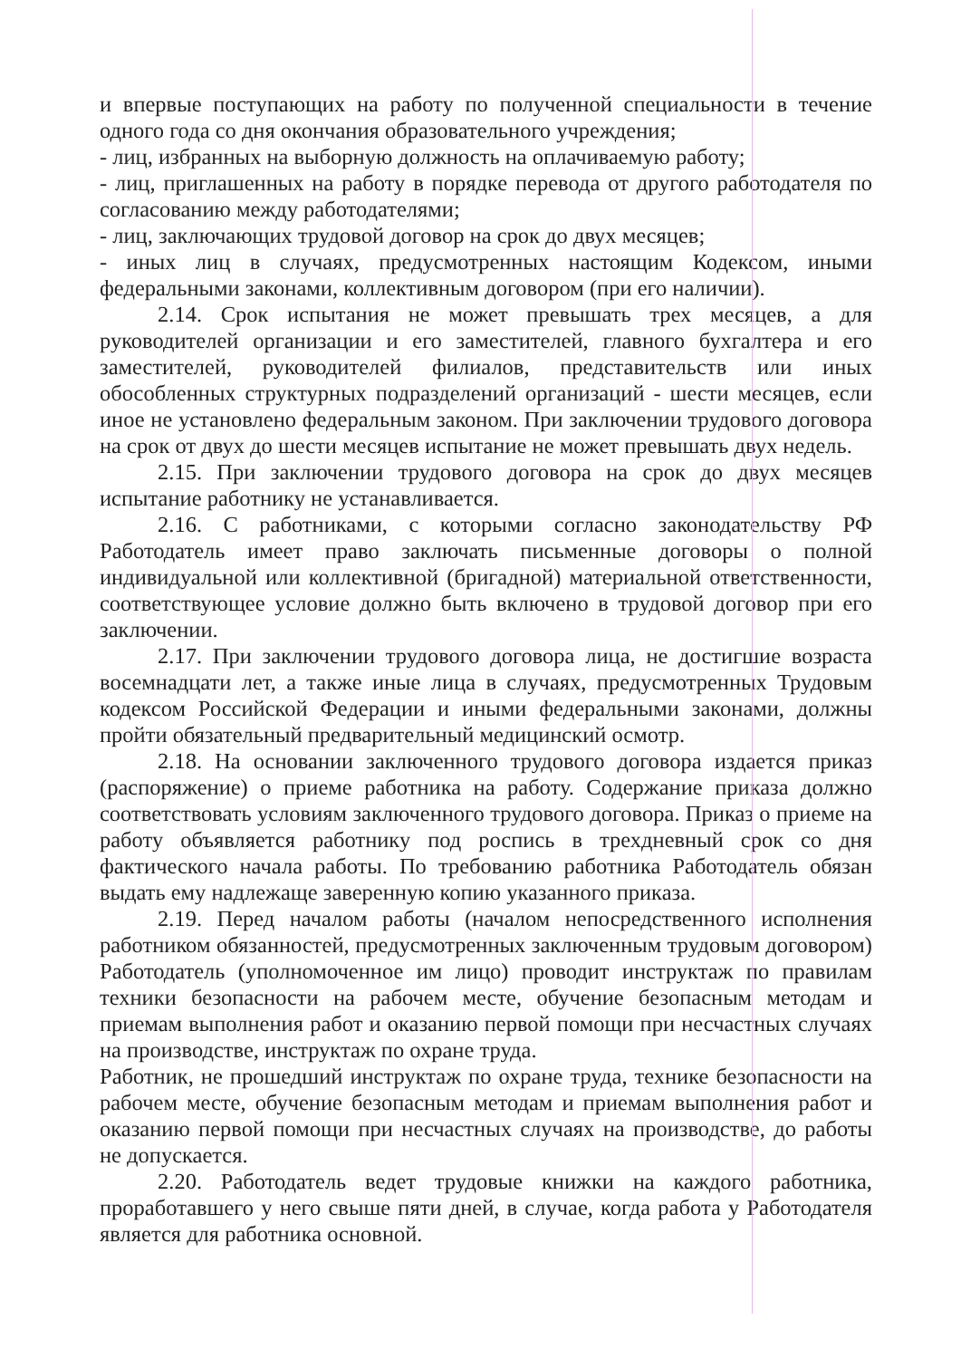и впервые поступающих на работу по полученной специальности в течение одного года со дня окончания образовательного учреждения;
- лиц, избранных на выборную должность на оплачиваемую работу;
- лиц, приглашенных на работу в порядке перевода от другого работодателя по согласованию между работодателями;
- лиц, заключающих трудовой договор на срок до двух месяцев;
- иных лиц в случаях, предусмотренных настоящим Кодексом, иными федеральными законами, коллективным договором (при его наличии).
2.14. Срок испытания не может превышать трех месяцев, а для руководителей организации и его заместителей, главного бухгалтера и его заместителей, руководителей филиалов, представительств или иных обособленных структурных подразделений организаций - шести месяцев, если иное не установлено федеральным законом. При заключении трудового договора на срок от двух до шести месяцев испытание не может превышать двух недель.
2.15. При заключении трудового договора на срок до двух месяцев испытание работнику не устанавливается.
2.16. С работниками, с которыми согласно законодательству РФ Работодатель имеет право заключать письменные договоры о полной индивидуальной или коллективной (бригадной) материальной ответственности, соответствующее условие должно быть включено в трудовой договор при его заключении.
2.17. При заключении трудового договора лица, не достигшие возраста восемнадцати лет, а также иные лица в случаях, предусмотренных Трудовым кодексом Российской Федерации и иными федеральными законами, должны пройти обязательный предварительный медицинский осмотр.
2.18. На основании заключенного трудового договора издается приказ (распоряжение) о приеме работника на работу. Содержание приказа должно соответствовать условиям заключенного трудового договора. Приказ о приеме на работу объявляется работнику под роспись в трехдневный срок со дня фактического начала работы. По требованию работника Работодатель обязан выдать ему надлежаще заверенную копию указанного приказа.
2.19. Перед началом работы (началом непосредственного исполнения работником обязанностей, предусмотренных заключенным трудовым договором) Работодатель (уполномоченное им лицо) проводит инструктаж по правилам техники безопасности на рабочем месте, обучение безопасным методам и приемам выполнения работ и оказанию первой помощи при несчастных случаях на производстве, инструктаж по охране труда.
Работник, не прошедший инструктаж по охране труда, технике безопасности на рабочем месте, обучение безопасным методам и приемам выполнения работ и оказанию первой помощи при несчастных случаях на производстве, до работы не допускается.
2.20. Работодатель ведет трудовые книжки на каждого работника, проработавшего у него свыше пяти дней, в случае, когда работа у Работодателя является для работника основной.